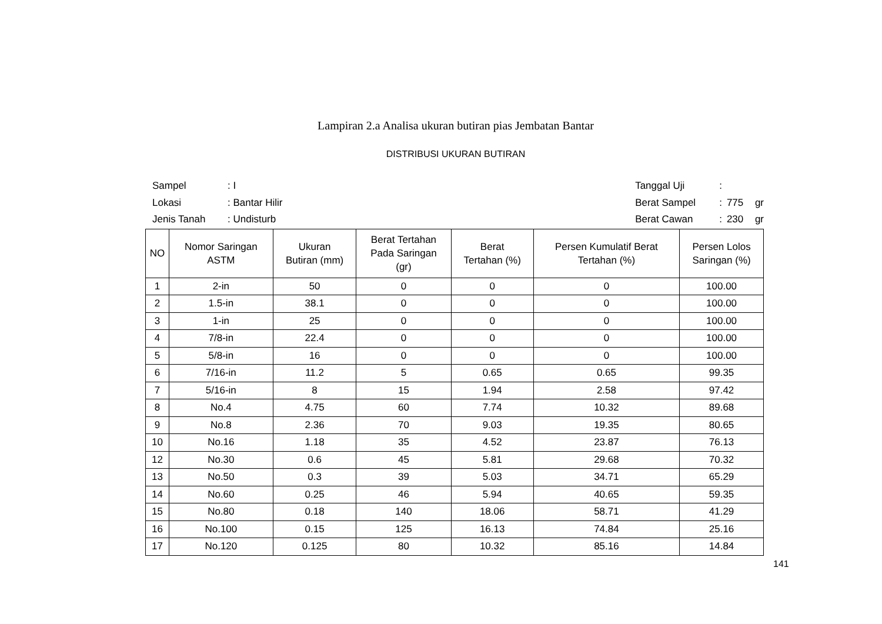Lampiran 2.a Analisa ukuran butiran pias Jembatan Bantar
DISTRIBUSI UKURAN BUTIRAN
| Sampel | : I |
| Lokasi | : Bantar Hilir |
| Jenis Tanah | : Undisturb |
| Tanggal Uji | : | | |
| Berat Sampel | : | 775 | gr |
| Berat Cawan | : | 230 | gr |
| NO | Nomor Saringan ASTM | Ukuran Butiran (mm) | Berat Tertahan Pada Saringan (gr) | Berat Tertahan (%) | Persen Kumulatif Berat Tertahan (%) | Persen Lolos Saringan (%) |
| --- | --- | --- | --- | --- | --- | --- |
| 1 | 2-in | 50 | 0 | 0 | 0 | 100.00 |
| 2 | 1.5-in | 38.1 | 0 | 0 | 0 | 100.00 |
| 3 | 1-in | 25 | 0 | 0 | 0 | 100.00 |
| 4 | 7/8-in | 22.4 | 0 | 0 | 0 | 100.00 |
| 5 | 5/8-in | 16 | 0 | 0 | 0 | 100.00 |
| 6 | 7/16-in | 11.2 | 5 | 0.65 | 0.65 | 99.35 |
| 7 | 5/16-in | 8 | 15 | 1.94 | 2.58 | 97.42 |
| 8 | No.4 | 4.75 | 60 | 7.74 | 10.32 | 89.68 |
| 9 | No.8 | 2.36 | 70 | 9.03 | 19.35 | 80.65 |
| 10 | No.16 | 1.18 | 35 | 4.52 | 23.87 | 76.13 |
| 12 | No.30 | 0.6 | 45 | 5.81 | 29.68 | 70.32 |
| 13 | No.50 | 0.3 | 39 | 5.03 | 34.71 | 65.29 |
| 14 | No.60 | 0.25 | 46 | 5.94 | 40.65 | 59.35 |
| 15 | No.80 | 0.18 | 140 | 18.06 | 58.71 | 41.29 |
| 16 | No.100 | 0.15 | 125 | 16.13 | 74.84 | 25.16 |
| 17 | No.120 | 0.125 | 80 | 10.32 | 85.16 | 14.84 |
141